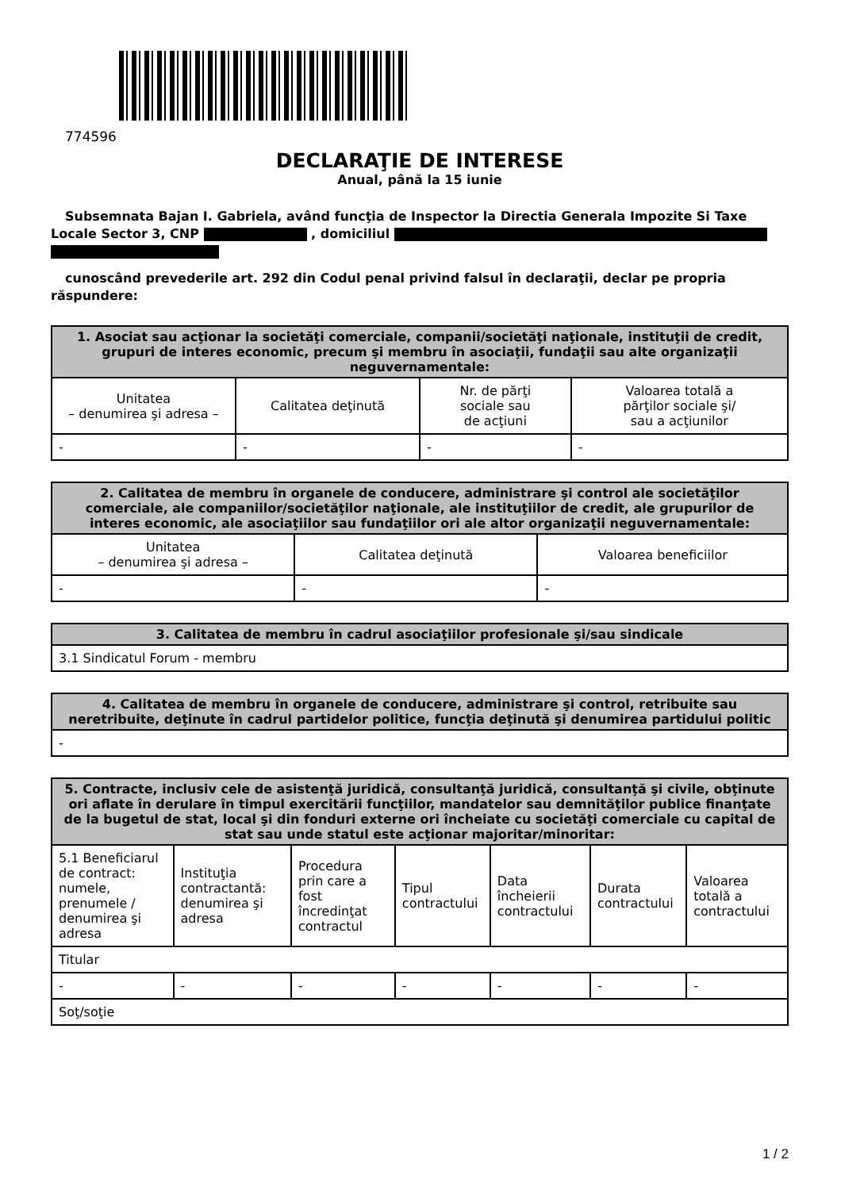774596
DECLARAŢIE DE INTERESE
Anual, până la 15 iunie
Subsemnata Bajan I. Gabriela, având funcţia de Inspector la Directia Generala Impozite Si Taxe Locale Sector 3, CNP , domiciliul
cunoscând prevederile art. 292 din Codul penal privind falsul în declaraţii, declar pe propria răspundere:
| 1. Asociat sau acţionar la societăţi comerciale, companii/societăţi naţionale, instituţii de credit, grupuri de interes economic, precum şi membru în asociaţii, fundaţii sau alte organizaţii neguvernamentale: | | | |
| --- | --- | --- | --- |
| Unitatea – denumirea şi adresa – | Calitatea deţinută | Nr. de părţi sociale sau de acţiuni | Valoarea totală a părţilor sociale şi/ sau a acţiunilor |
| - | - | - | - |
| 2. Calitatea de membru în organele de conducere, administrare şi control ale societăţilor comerciale, ale companiilor/societăţilor naţionale, ale instituţiilor de credit, ale grupurilor de interes economic, ale asociaţiilor sau fundaţiilor ori ale altor organizaţii neguvernamentale: | | |
| --- | --- | --- |
| Unitatea – denumirea şi adresa – | Calitatea deţinută | Valoarea beneficiilor |
| - | - | - |
| 3. Calitatea de membru în cadrul asociaţiilor profesionale şi/sau sindicale |
| --- |
| 3.1 Sindicatul Forum - membru |
| 4. Calitatea de membru în organele de conducere, administrare şi control, retribuite sau neretribuite, deţinute în cadrul partidelor politice, funcţia deţinută şi denumirea partidului politic |
| --- |
| - |
| 5. Contracte, inclusiv cele de asistenţă juridică, consultanţă juridică, consultanţă şi civile, obţinute ori aflate în derulare în timpul exercitării funcţiilor, mandatelor sau demnităţilor publice finanţate de la bugetul de stat, local şi din fonduri externe ori încheiate cu societăţi comerciale cu capital de stat sau unde statul este acţionar majoritar/minoritar: | | | | | | |
| --- | --- | --- | --- | --- | --- | --- |
| 5.1 Beneficiarul de contract: numele, prenumele / denumirea şi adresa | Instituţia contractantă: denumirea şi adresa | Procedura prin care a fost încredinţat contractul | Tipul contractului | Data încheierii contractului | Durata contractului | Valoarea totală a contractului |
| Titular | | | | | | |
| - | - | - | - | - | - | - |
| Soţ/soţie | | | | | | |
1 / 2